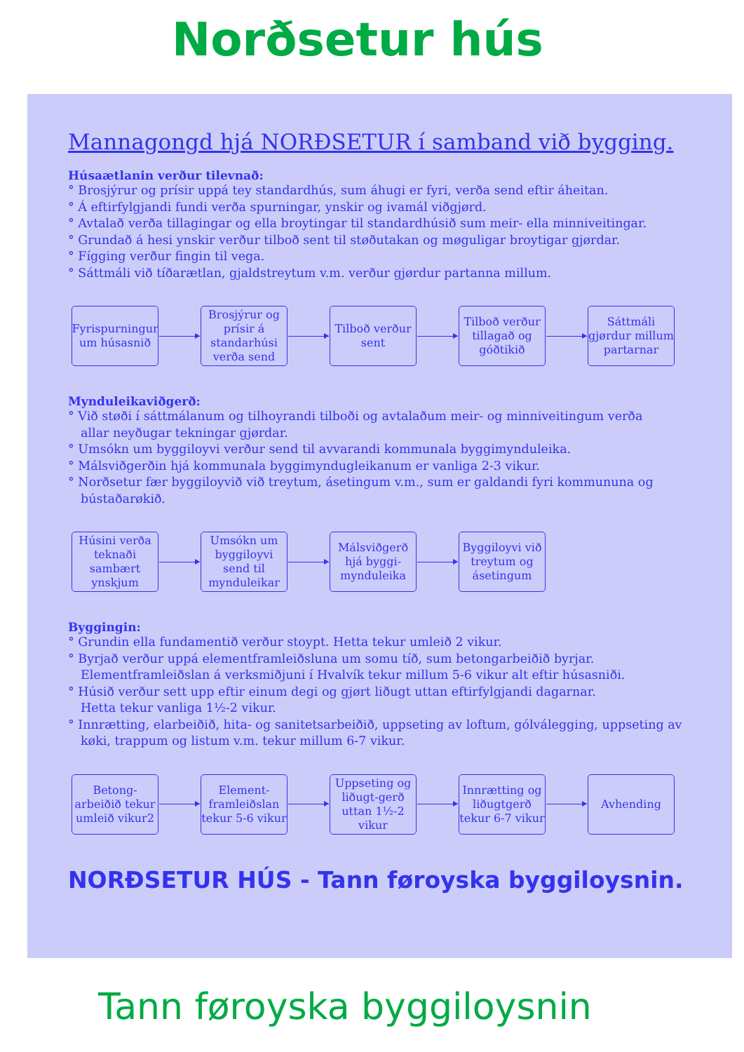Norðsetur hús
Mannagongd hjá NORÐSETUR í samband við bygging.
Húsaætlanin verður tilevnað:
° Brosjýrur og prísir uppá tey standardhús, sum áhugi er fyri, verða send eftir áheitan.
° Á eftirfylgjandi fundi verða spurningar, ynskir og ivamál viðgjørd.
° Avtalað verða tillagingar og ella broytingar til standardhúsið sum meir- ella minniveitingar.
° Grundað á hesi ynskir verður tilboð sent til støðutakan og møguligar broytigar gjørdar.
° Fígging verður fingin til vega.
° Sáttmáli við tíðarætlan, gjaldstreytum v.m. verður gjørdur partanna millum.
Fyrispurningur um húsasnið
Brosjýrur og prísir á standarhúsi verða send
Tilboð verður sent
Tilboð verður tillagað og góðtikið
Sáttmáli gjørdur millum partarnar
Mynduleikaviðgerð:
° Við støði í sáttmálanum og tilhoyrandi tilboði og avtalaðum meir- og minniveitingum verða
allar neyðugar tekningar gjørdar.
° Umsókn um byggiloyvi verður send til avvarandi kommunala byggimynduleika.
° Málsviðgerðin hjá kommunala byggimyndugleikanum er vanliga 2-3 vikur.
° Norðsetur fær byggiloyvið við treytum, ásetingum v.m., sum er galdandi fyri kommununa og
bústaðarøkið.
Húsini verða teknaði sambært ynskjum
Umsókn um byggiloyvi send til mynduleikar
Málsviðgerð hjá byggi-mynduleika
Byggiloyvi við treytum og ásetingum
Byggingin:
° Grundin ella fundamentið verður stoypt. Hetta tekur umleið 2 vikur.
° Byrjað verður uppá elementframleiðsluna um somu tíð, sum betongarbeiðið byrjar.
Elementframleiðslan á verksmiðjuni í Hvalvík tekur millum 5-6 vikur alt eftir húsasniði.
° Húsið verður sett upp eftir einum degi og gjørt liðugt uttan eftirfylgjandi dagarnar.
Hetta tekur vanliga 1½-2 vikur.
° Innrætting, elarbeiðið, hita- og sanitetsarbeiðið, uppseting av loftum, gólválegging, uppseting av
køki, trappum og listum v.m. tekur millum 6-7 vikur.
Betong-arbeiðið tekur umleið vikur2
Element-framleiðslan tekur 5-6 vikur
Uppseting og liðugt-gerð uttan 1½-2 vikur
Innrætting og liðugtgerð tekur 6-7 vikur
Avhending
NORÐSETUR HÚS - Tann føroyska byggiloysnin.
Tann føroyska byggiloysnin